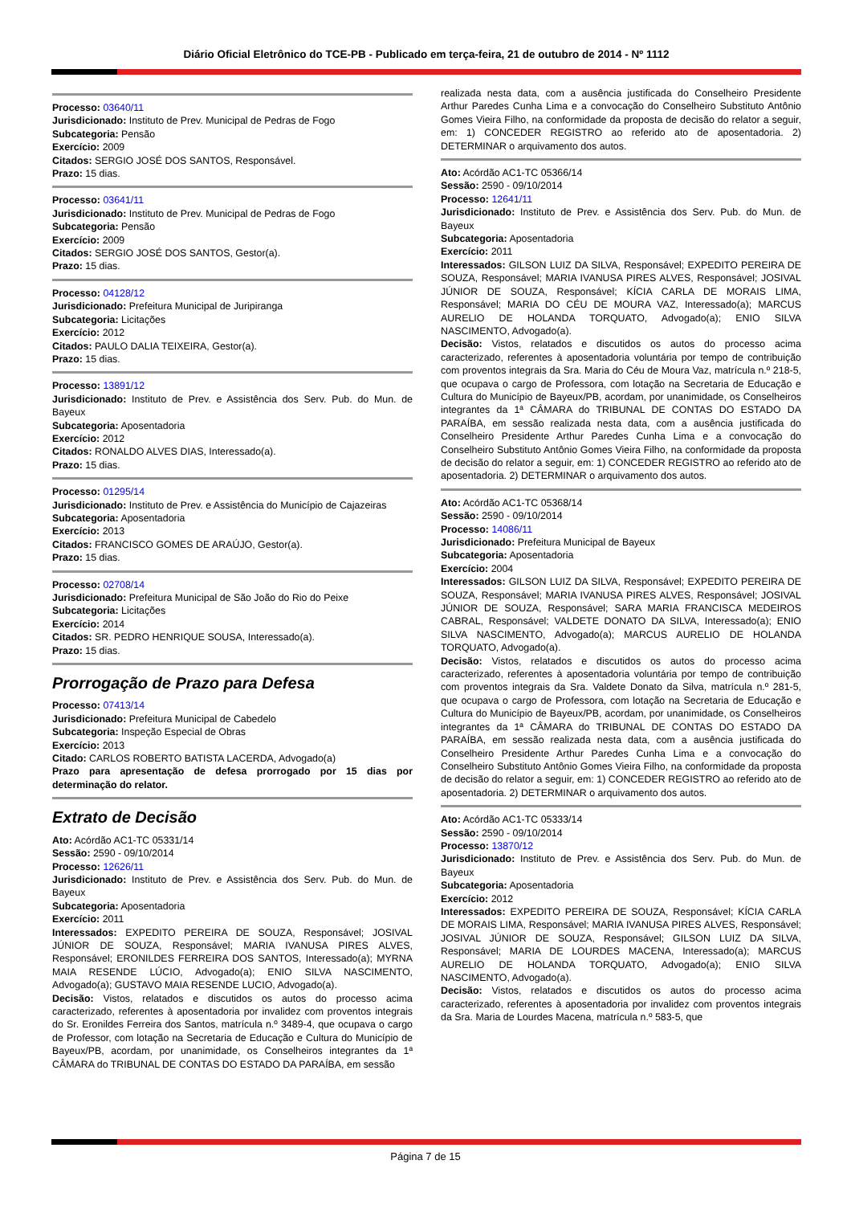Diário Oficial Eletrônico do TCE-PB - Publicado em terça-feira, 21 de outubro de 2014 - Nº 1112
Processo: 03640/11
Jurisdicionado: Instituto de Prev. Municipal de Pedras de Fogo
Subcategoria: Pensão
Exercício: 2009
Citados: SERGIO JOSÉ DOS SANTOS, Responsável.
Prazo: 15 dias.
Processo: 03641/11
Jurisdicionado: Instituto de Prev. Municipal de Pedras de Fogo
Subcategoria: Pensão
Exercício: 2009
Citados: SERGIO JOSÉ DOS SANTOS, Gestor(a).
Prazo: 15 dias.
Processo: 04128/12
Jurisdicionado: Prefeitura Municipal de Juripiranga
Subcategoria: Licitações
Exercício: 2012
Citados: PAULO DALIA TEIXEIRA, Gestor(a).
Prazo: 15 dias.
Processo: 13891/12
Jurisdicionado: Instituto de Prev. e Assistência dos Serv. Pub. do Mun. de Bayeux
Subcategoria: Aposentadoria
Exercício: 2012
Citados: RONALDO ALVES DIAS, Interessado(a).
Prazo: 15 dias.
Processo: 01295/14
Jurisdicionado: Instituto de Prev. e Assistência do Município de Cajazeiras
Subcategoria: Aposentadoria
Exercício: 2013
Citados: FRANCISCO GOMES DE ARAÚJO, Gestor(a).
Prazo: 15 dias.
Processo: 02708/14
Jurisdicionado: Prefeitura Municipal de São João do Rio do Peixe
Subcategoria: Licitações
Exercício: 2014
Citados: SR. PEDRO HENRIQUE SOUSA, Interessado(a).
Prazo: 15 dias.
Prorrogação de Prazo para Defesa
Processo: 07413/14
Jurisdicionado: Prefeitura Municipal de Cabedelo
Subcategoria: Inspeção Especial de Obras
Exercício: 2013
Citado: CARLOS ROBERTO BATISTA LACERDA, Advogado(a)
Prazo para apresentação de defesa prorrogado por 15 dias por determinação do relator.
Extrato de Decisão
Ato: Acórdão AC1-TC 05331/14
Sessão: 2590 - 09/10/2014
Processo: 12626/11
Jurisdicionado: Instituto de Prev. e Assistência dos Serv. Pub. do Mun. de Bayeux
Subcategoria: Aposentadoria
Exercício: 2011
Interessados: EXPEDITO PEREIRA DE SOUZA, Responsável; JOSIVAL JÚNIOR DE SOUZA, Responsável; MARIA IVANUSA PIRES ALVES, Responsável; ERONILDES FERREIRA DOS SANTOS, Interessado(a); MYRNA MAIA RESENDE LÚCIO, Advogado(a); ENIO SILVA NASCIMENTO, Advogado(a); GUSTAVO MAIA RESENDE LUCIO, Advogado(a).
Decisão: Vistos, relatados e discutidos os autos do processo acima caracterizado, referentes à aposentadoria por invalidez com proventos integrais do Sr. Eronildes Ferreira dos Santos, matrícula n.º 3489-4, que ocupava o cargo de Professor, com lotação na Secretaria de Educação e Cultura do Município de Bayeux/PB, acordam, por unanimidade, os Conselheiros integrantes da 1ª CÂMARA do TRIBUNAL DE CONTAS DO ESTADO DA PARAÍBA, em sessão
realizada nesta data, com a ausência justificada do Conselheiro Presidente Arthur Paredes Cunha Lima e a convocação do Conselheiro Substituto Antônio Gomes Vieira Filho, na conformidade da proposta de decisão do relator a seguir, em: 1) CONCEDER REGISTRO ao referido ato de aposentadoria. 2) DETERMINAR o arquivamento dos autos.
Ato: Acórdão AC1-TC 05366/14
Sessão: 2590 - 09/10/2014
Processo: 12641/11
Jurisdicionado: Instituto de Prev. e Assistência dos Serv. Pub. do Mun. de Bayeux
Subcategoria: Aposentadoria
Exercício: 2011
Interessados: GILSON LUIZ DA SILVA, Responsável; EXPEDITO PEREIRA DE SOUZA, Responsável; MARIA IVANUSA PIRES ALVES, Responsável; JOSIVAL JÚNIOR DE SOUZA, Responsável; KÍCIA CARLA DE MORAIS LIMA, Responsável; MARIA DO CÉU DE MOURA VAZ, Interessado(a); MARCUS AURELIO DE HOLANDA TORQUATO, Advogado(a); ENIO SILVA NASCIMENTO, Advogado(a).
Decisão: Vistos, relatados e discutidos os autos do processo acima caracterizado, referentes à aposentadoria voluntária por tempo de contribuição com proventos integrais da Sra. Maria do Céu de Moura Vaz, matrícula n.º 218-5, que ocupava o cargo de Professora, com lotação na Secretaria de Educação e Cultura do Município de Bayeux/PB, acordam, por unanimidade, os Conselheiros integrantes da 1ª CÂMARA do TRIBUNAL DE CONTAS DO ESTADO DA PARAÍBA, em sessão realizada nesta data, com a ausência justificada do Conselheiro Presidente Arthur Paredes Cunha Lima e a convocação do Conselheiro Substituto Antônio Gomes Vieira Filho, na conformidade da proposta de decisão do relator a seguir, em: 1) CONCEDER REGISTRO ao referido ato de aposentadoria. 2) DETERMINAR o arquivamento dos autos.
Ato: Acórdão AC1-TC 05368/14
Sessão: 2590 - 09/10/2014
Processo: 14086/11
Jurisdicionado: Prefeitura Municipal de Bayeux
Subcategoria: Aposentadoria
Exercício: 2004
Interessados: GILSON LUIZ DA SILVA, Responsável; EXPEDITO PEREIRA DE SOUZA, Responsável; MARIA IVANUSA PIRES ALVES, Responsável; JOSIVAL JÚNIOR DE SOUZA, Responsável; SARA MARIA FRANCISCA MEDEIROS CABRAL, Responsável; VALDETE DONATO DA SILVA, Interessado(a); ENIO SILVA NASCIMENTO, Advogado(a); MARCUS AURELIO DE HOLANDA TORQUATO, Advogado(a).
Decisão: Vistos, relatados e discutidos os autos do processo acima caracterizado, referentes à aposentadoria voluntária por tempo de contribuição com proventos integrais da Sra. Valdete Donato da Silva, matrícula n.º 281-5, que ocupava o cargo de Professora, com lotação na Secretaria de Educação e Cultura do Município de Bayeux/PB, acordam, por unanimidade, os Conselheiros integrantes da 1ª CÂMARA do TRIBUNAL DE CONTAS DO ESTADO DA PARAÍBA, em sessão realizada nesta data, com a ausência justificada do Conselheiro Presidente Arthur Paredes Cunha Lima e a convocação do Conselheiro Substituto Antônio Gomes Vieira Filho, na conformidade da proposta de decisão do relator a seguir, em: 1) CONCEDER REGISTRO ao referido ato de aposentadoria. 2) DETERMINAR o arquivamento dos autos.
Ato: Acórdão AC1-TC 05333/14
Sessão: 2590 - 09/10/2014
Processo: 13870/12
Jurisdicionado: Instituto de Prev. e Assistência dos Serv. Pub. do Mun. de Bayeux
Subcategoria: Aposentadoria
Exercício: 2012
Interessados: EXPEDITO PEREIRA DE SOUZA, Responsável; KÍCIA CARLA DE MORAIS LIMA, Responsável; MARIA IVANUSA PIRES ALVES, Responsável; JOSIVAL JÚNIOR DE SOUZA, Responsável; GILSON LUIZ DA SILVA, Responsável; MARIA DE LOURDES MACENA, Interessado(a); MARCUS AURELIO DE HOLANDA TORQUATO, Advogado(a); ENIO SILVA NASCIMENTO, Advogado(a).
Decisão: Vistos, relatados e discutidos os autos do processo acima caracterizado, referentes à aposentadoria por invalidez com proventos integrais da Sra. Maria de Lourdes Macena, matrícula n.º 583-5, que
Página 7 de 15